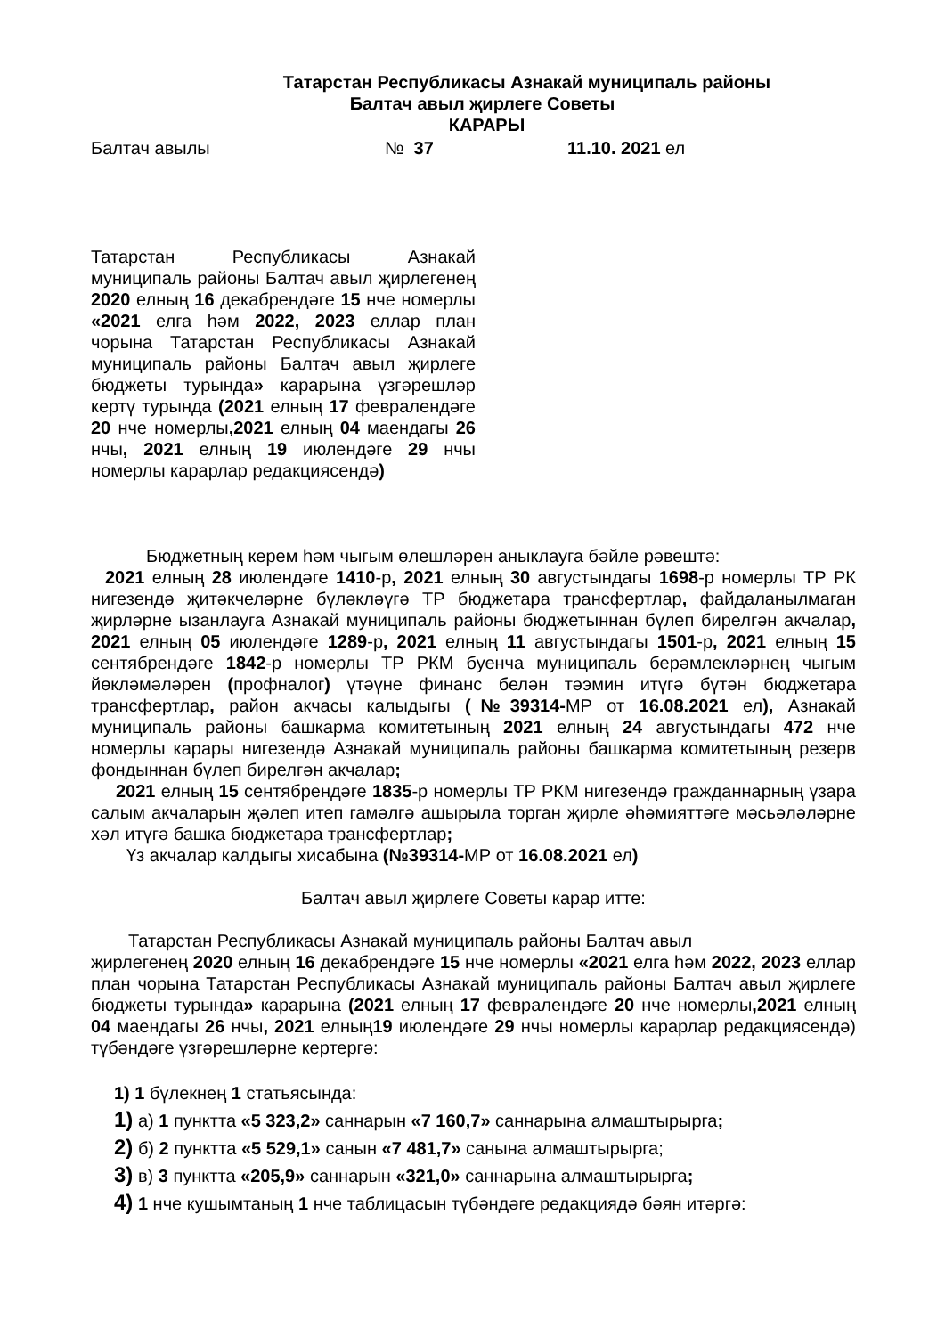Татарстан Республикасы Азнакай муниципаль районы
Балтач авыл җирлеге Советы
КАРАРЫ
Балтач авылы № 37 11.10. 2021 ел
Татарстан Республикасы Азнакай муниципаль районы Балтач авыл җирлегенең 2020 елның 16 декабрендәге 15 нче номерлы «2021 елга һәм 2022, 2023 еллар план чорына Татарстан Республикасы Азнакай муниципаль районы Балтач авыл җирлеге бюджеты турында» карарына үзгәрешләр кертү турында (2021 елның 17 февралендәге 20 нче номерлы,2021 елның 04 маендагы 26 нчы, 2021 елның 19 июлендәге 29 нчы номерлы карарлар редакциясендә)
Бюджетның керем һәм чыгым өлешләрен аныклауга бәйле рәвештә:
2021 елның 28 июлендәге 1410-р, 2021 елның 30 августындагы 1698-р номерлы ТР РК нигезендә җитәкчеләрне бүләкләүгә ТР бюджетара трансфертлар, файдаланылмаган җирләрне ызанлауга Азнакай муниципаль районы бюджетыннан бүлеп бирелгән акчалар, 2021 елның 05 июлендәге 1289-р, 2021 елның 11 августындагы 1501-р, 2021 елның 15 сентябрендәге 1842-р номерлы ТР РКМ буенча муниципаль берәмлекләрнең чыгым йөкләмәләрен (профналог) үтәүне финанс белән тәэмин итүгә бүтән бюджетара трансфертлар, район акчасы калыдыгы (№39314-МР от 16.08.2021 ел), Азнакай муниципаль районы башкарма комитетының 2021 елның 24 августындагы 472 нче номерлы карары нигезендә Азнакай муниципаль районы башкарма комитетының резерв фондыннан бүлеп бирелгән акчалар;
2021 елның 15 сентябрендәге 1835-р номерлы ТР РКМ нигезендә гражданнарның үзара салым акчаларын җәлеп итеп гамәлгә ашырыла торган җирле әһәмияттәге мәсьәләләрне хәл итүгә башка бюджетара трансфертлар;
Үз акчалар калдыгы хисабына (№39314-МР от 16.08.2021 ел)
Балтач авыл җирлеге Советы карар итте:
Татарстан Республикасы Азнакай муниципаль районы Балтач авыл
җирлегенең 2020 елның 16 декабрендәге 15 нче номерлы «2021 елга һәм 2022, 2023 еллар план чорына Татарстан Республикасы Азнакай муниципаль районы Балтач авыл җирлеге бюджеты турында» карарына (2021 елның 17 февралендәге 20 нче номерлы,2021 елның 04 маендагы 26 нчы, 2021 елның19 июлендәге 29 нчы номерлы карарлар редакциясендә) түбәндәге үзгәрешләрне кертергә:
1) 1 бүлекнең 1 статьясында:
1) а) 1 пунктта «5 323,2» саннарын «7 160,7» саннарына алмаштырырга;
2) б) 2 пунктта «5 529,1» санын «7 481,7» санына алмаштырырга;
3) в) 3 пунктта «205,9» саннарын «321,0» саннарына алмаштырырга;
4) 1 нче кушымтаның 1 нче таблицасын түбәндәге редакциядә бәян итәргә: